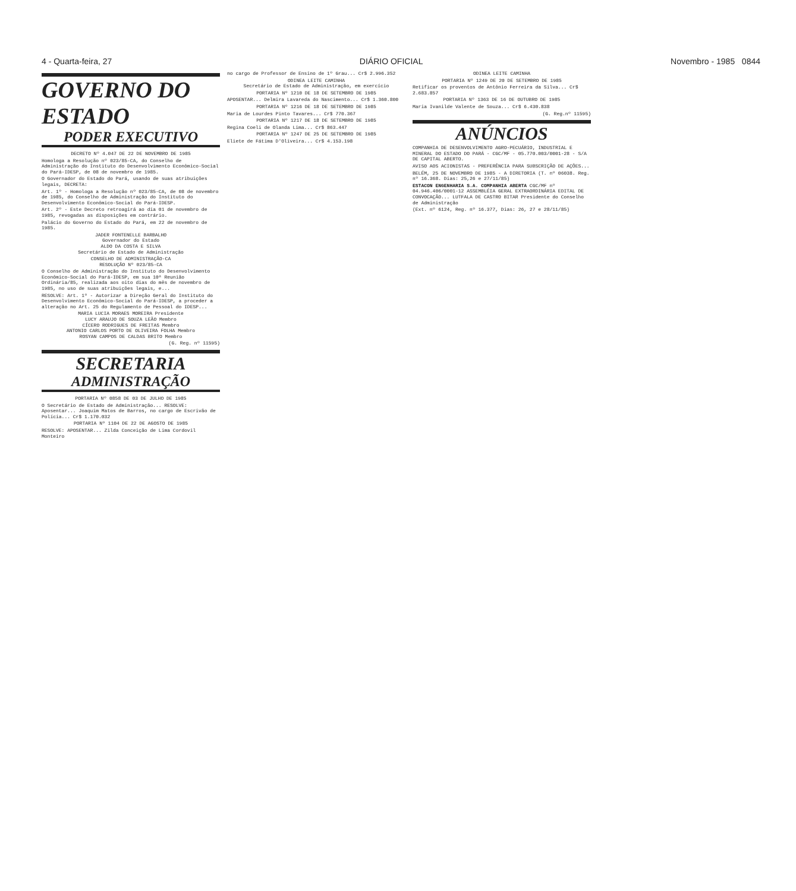4 - Quarta-feira, 27 DIÁRIO OFICIAL Novembro - 1985 0844
GOVERNO DO ESTADO
PODER EXECUTIVO
DECRETO Nº 4.047 DE 22 DE NOVEMBRO DE 1985
Homologa a Resolução nº 023/85-CA, do Conselho de Administração do Instituto do Desenvolvimento Econômico-Social do Pará-IDESP, de 08 de novembro de 1985.
O Governador do Estado do Pará, usando de suas atribuições legais, DECRETA:
Art. 1º - Homologa a Resolução nº 023/85-CA, de 08 de novembro de 1985, do Conselho de Administração do Instituto do Desenvolvimento Econômico-Social do Pará-IDESP.
Art. 2º - Este Decreto retroagirá ao dia 01 de novembro de 1985, revogadas as disposições em contrário.
Palácio do Governo do Estado do Pará, em 22 de novembro de 1985.
JADER FONTENELLE BARBALHO
Governador do Estado
ALDO DA COSTA E SILVA
Secretário de Estado de Administração
CONSELHO DE ADMINISTRAÇÃO-CA
RESOLUÇÃO Nº 023/85-CA
O Conselho de Administração do Instituto do Desenvolvimento Econômico-Social do Pará-IDESP, em sua 10ª Reunião Ordinária/85, realizada aos oito dias do mês de novembro de 1985, no uso de suas atribuições legais, e...
RESOLVE: Art. 1º - Autorizar a Direção Geral do Instituto do Desenvolvimento Econômico-Social do Pará-IDESP, a proceder a alteração no Art. 25 do Regulamento de Pessoal do IDESP...
MARIA LUCIA MORAES MOREIRA Presidente
LUCY ARAUJO DE SOUZA LEÃO Membro
CÍCERO RODRIGUES DE FREITAS Membro
ANTONIO CARLOS PORTO DE OLIVEIRA FOLHA Membro
ROSYAN CAMPOS DE CALDAS BRITO Membro
(G. Reg. nº 11595)
SECRETARIA
ADMINISTRAÇÃO
PORTARIA Nº 0858 DE 03 DE JULHO DE 1985
O Secretário de Estado de Administração... RESOLVE: Aposentar... Joaquim Matos de Barros, no cargo de Escrivão de Polícia... Cr$ 1.170.032
PORTARIA Nº 1104 DE 22 DE AGOSTO DE 1985
RESOLVE: APOSENTAR... Zilda Conceição de Lima Cordovil Monteiro
no cargo de Professor de Ensino de 1º Grau... Cr$ 2.996.352
ODINEA LEITE CAMINHA
Secretário de Estado de Administração, em exercício
PORTARIA Nº 1210 DE 18 DE SETEMBRO DE 1985
APOSENTAR... Delmira Lavareda do Nascimento... Cr$ 1.360.800
PORTARIA Nº 1216 DE 18 DE SETEMBRO DE 1985
Maria de Lourdes Pinto Tavares... Cr$ 770.367
PORTARIA Nº 1217 DE 18 DE SETEMBRO DE 1985
Regina Coeli de Olanda Lima... Cr$ 863.447
PORTARIA Nº 1247 DE 25 DE SETEMBRO DE 1985
Eliete de Fátima D'Oliveira... Cr$ 4.153.198
ODINEA LEITE CAMINHA
PORTARIA Nº 1249 DE 20 DE SETEMBRO DE 1985
Retificar os proventos de Antônio Ferreira da Silva... Cr$ 2.683.857
PORTARIA Nº 1363 DE 16 DE OUTUBRO DE 1985
Maria Ivanilde Valente de Souza... Cr$ 6.430.838
(G. Reg.nº 11595)
ANÚNCIOS
COMPANHIA DE DESENVOLVIMENTO AGRO-PECUÁRIO, INDUSTRIAL E MINERAL DO ESTADO DO PARÁ - CGC/MF - 05.770.003/0001-28 - S/A DE CAPITAL ABERTO.
AVISO AOS ACIONISTAS - PREFERÊNCIA PARA SUBSCRIÇÃO DE AÇÕES...
BELÉM, 25 DE NOVEMBRO DE 1985 - A DIRETORIA (T. nº 06038. Reg. nº 16.368. Dias: 25,26 e 27/11/85)
ESTACON ENGENHARIA S.A. COMPANHIA ABERTA CGC/MF nº 04.946.406/0001-12 ASSEMBLÉIA GERAL EXTRAORDINÁRIA EDITAL DE CONVOCAÇÃO... LUTFALA DE CASTRO BITAR Presidente do Conselho de Administração
(Ext. nº 6124, Reg. nº 16.377, Dias: 26, 27 e 28/11/85)